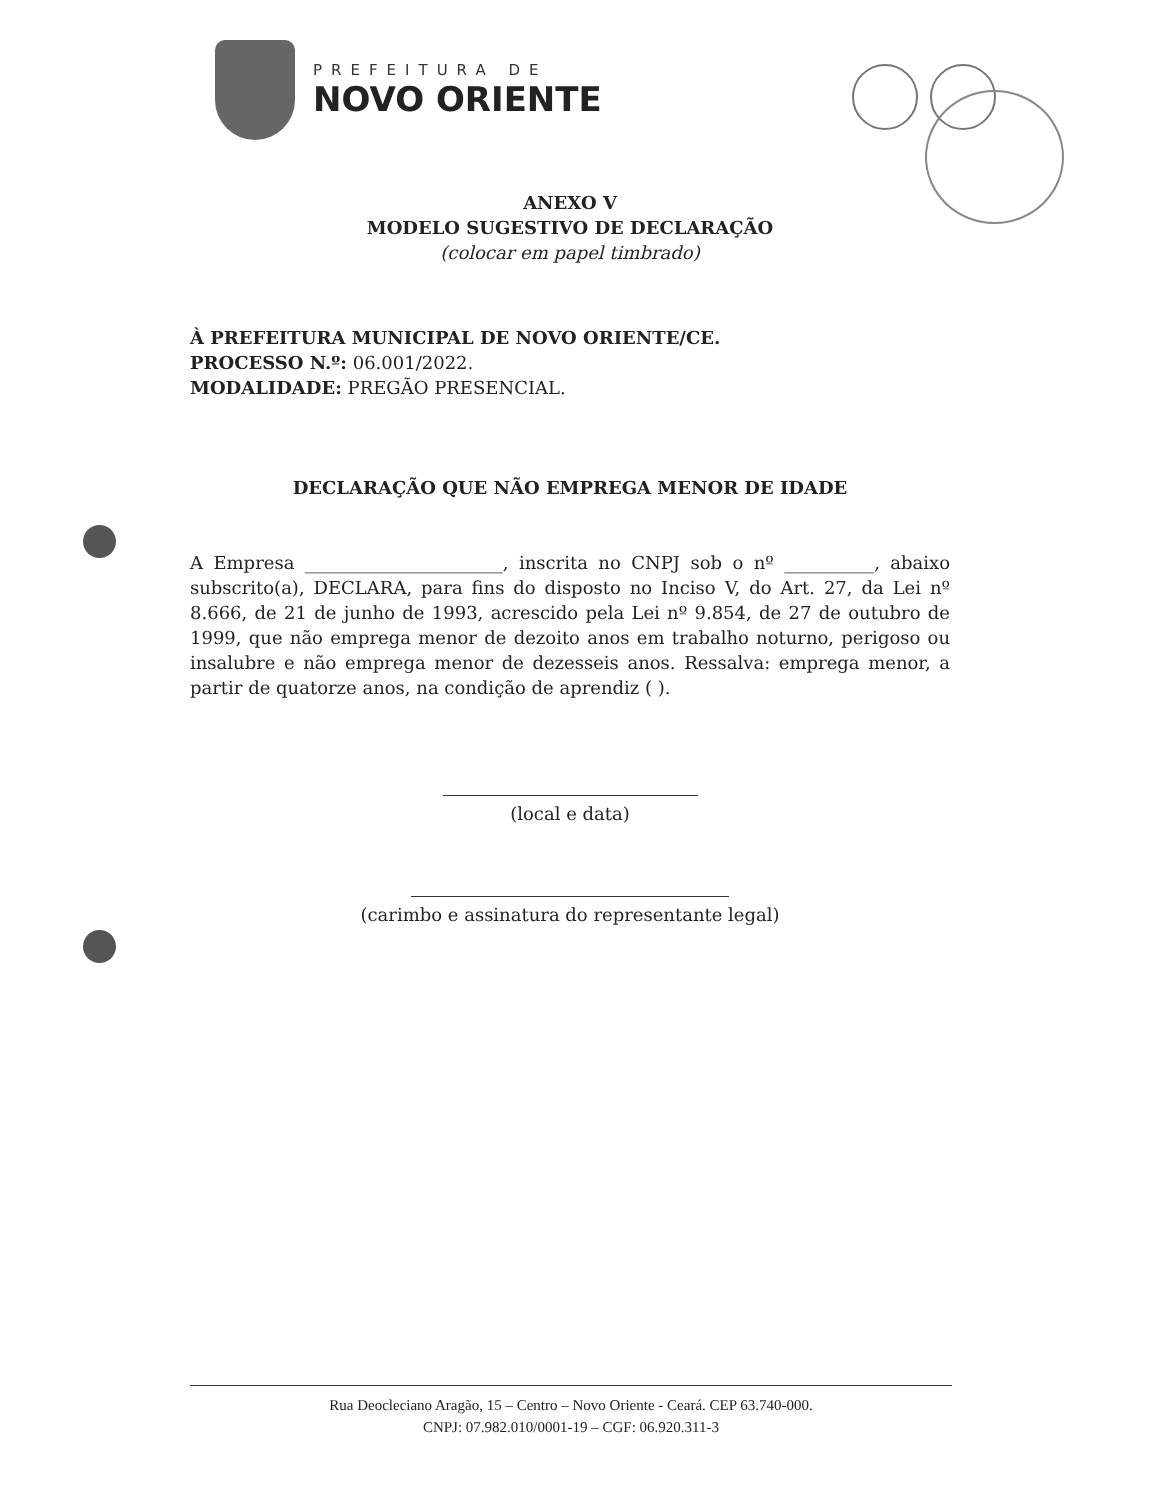PREFEITURA DE
NOVO ORIENTE
ANEXO V
MODELO SUGESTIVO DE DECLARAÇÃO
(colocar em papel timbrado)
À PREFEITURA MUNICIPAL DE NOVO ORIENTE/CE.
PROCESSO N.º: 06.001/2022.
MODALIDADE: PREGÃO PRESENCIAL.
DECLARAÇÃO QUE NÃO EMPREGA MENOR DE IDADE
A Empresa ______________________, inscrita no CNPJ sob o nº __________, abaixo subscrito(a), DECLARA, para fins do disposto no Inciso V, do Art. 27, da Lei nº 8.666, de 21 de junho de 1993, acrescido pela Lei nº 9.854, de 27 de outubro de 1999, que não emprega menor de dezoito anos em trabalho noturno, perigoso ou insalubre e não emprega menor de dezesseis anos. Ressalva: emprega menor, a partir de quatorze anos, na condição de aprendiz ( ).
(local e data)
(carimbo e assinatura do representante legal)
Rua Deocleciano Aragão, 15 – Centro – Novo Oriente - Ceará. CEP 63.740-000.
CNPJ: 07.982.010/0001-19 – CGF: 06.920.311-3